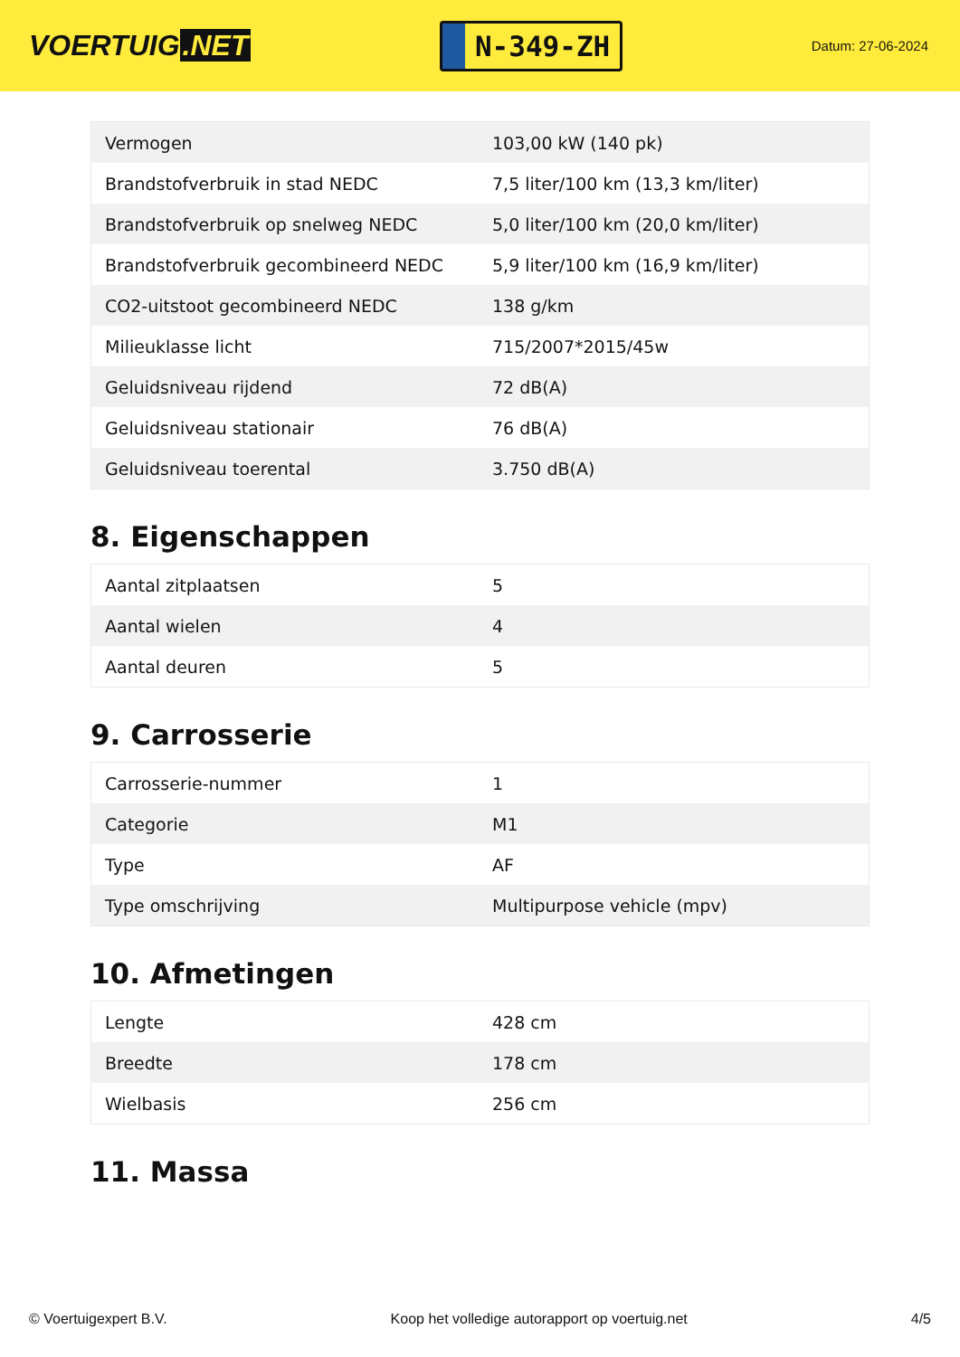VOERTUIG.NET
N-349-ZH
Datum: 27-06-2024
| Vermogen | 103,00 kW (140 pk) |
| Brandstofverbruik in stad NEDC | 7,5 liter/100 km (13,3 km/liter) |
| Brandstofverbruik op snelweg NEDC | 5,0 liter/100 km (20,0 km/liter) |
| Brandstofverbruik gecombineerd NEDC | 5,9 liter/100 km (16,9 km/liter) |
| CO2-uitstoot gecombineerd NEDC | 138 g/km |
| Milieuklasse licht | 715/2007*2015/45w |
| Geluidsniveau rijdend | 72 dB(A) |
| Geluidsniveau stationair | 76 dB(A) |
| Geluidsniveau toerental | 3.750 dB(A) |
8. Eigenschappen
| Aantal zitplaatsen | 5 |
| Aantal wielen | 4 |
| Aantal deuren | 5 |
9. Carrosserie
| Carrosserie-nummer | 1 |
| Categorie | M1 |
| Type | AF |
| Type omschrijving | Multipurpose vehicle (mpv) |
10. Afmetingen
| Lengte | 428 cm |
| Breedte | 178 cm |
| Wielbasis | 256 cm |
11. Massa
© Voertuigexpert B.V. Koop het volledige autorapport op voertuig.net 4/5